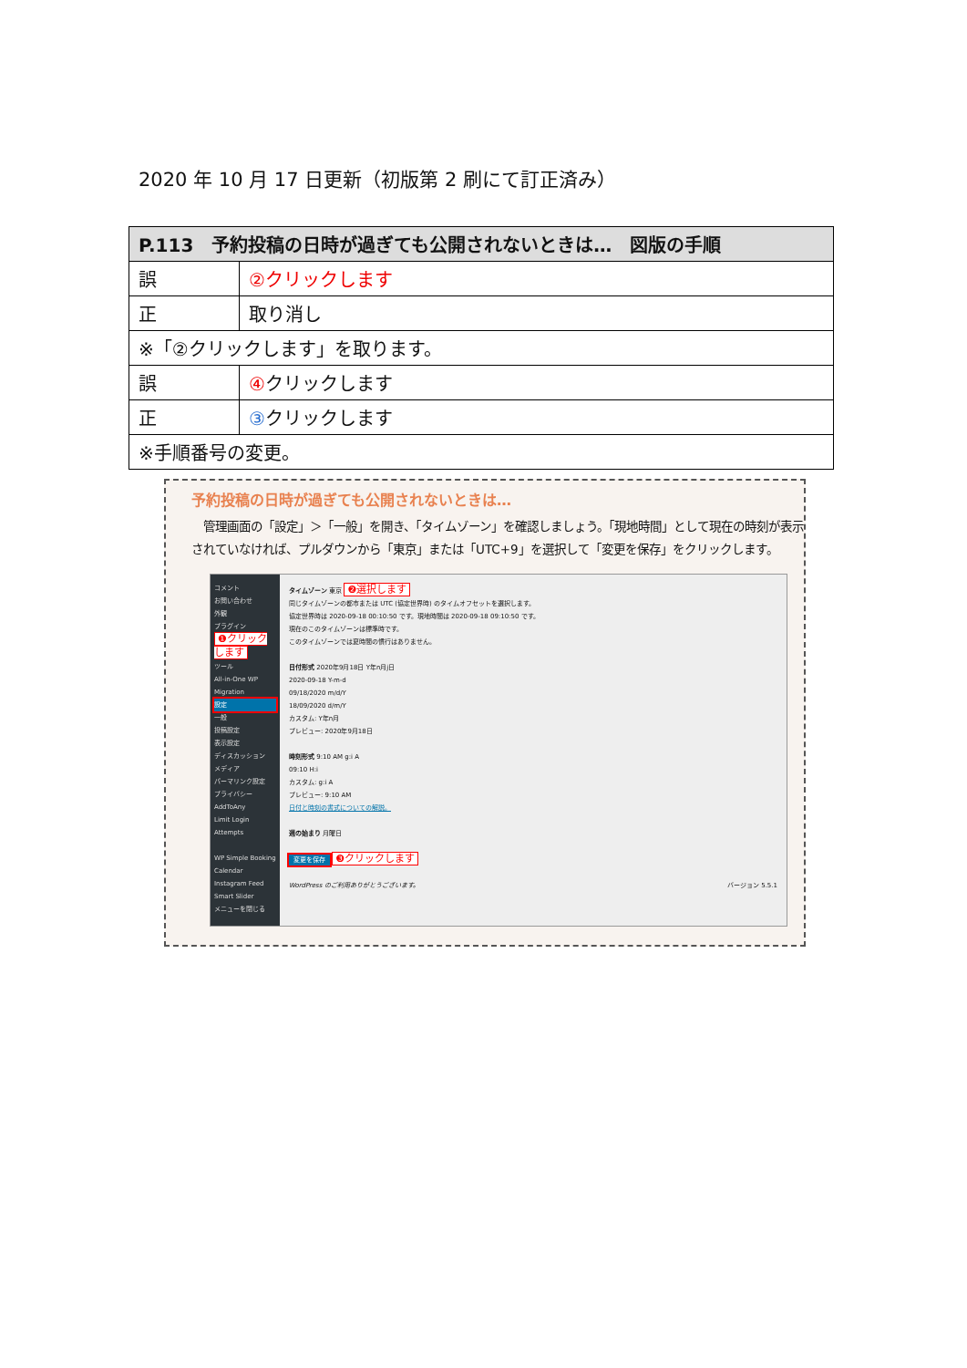2020 年 10 月 17 日更新（初版第 2 刷にて訂正済み）
| P.113 予約投稿の日時が過ぎても公開されないときは… 図版の手順 | |
| --- | --- |
| 誤 | ②クリックします |
| 正 | 取り消し |
| ※「②クリックします」を取ります。 | |
| 誤 | ④ クリックします |
| 正 | ③ クリックします |
| ※手順番号の変更。 | |
予約投稿の日時が過ぎても公開されないときは…
　管理画面の「設定」＞「一般」を開き、「タイムゾーン」を確認しましょう。「現地時間」として現在の時刻が表示されていなければ、プルダウンから「東京」または「UTC+9」を選択して「変更を保存」をクリックします。
コメント
お問い合わせ
外観
プラグイン
❶クリックします
ツール
All-in-One WP Migration
設定
一般
投稿設定
表示設定
ディスカッション
メディア
パーマリンク設定
プライバシー
AddToAny
Limit Login Attempts
WP Simple Booking Calendar
Instagram Feed
Smart Slider
メニューを閉じる
タイムゾーン 東京 ❷選択します
同じタイムゾーンの都市または UTC (協定世界時) のタイムオフセットを選択します。
協定世界時は 2020-09-18 00:10:50 です。現地時間は 2020-09-18 09:10:50 です。
現在のこのタイムゾーンは標準時です。
このタイムゾーンでは夏時間の慣行はありません。
日付形式 2020年9月18日 Y年n月j日
2020-09-18 Y-m-d
09/18/2020 m/d/Y
18/09/2020 d/m/Y
カスタム: Y年n月
プレビュー: 2020年9月18日
時刻形式 9:10 AM g:i A
09:10 H:i
カスタム: g:i A
プレビュー: 9:10 AM
日付と時刻の書式についての解説。
週の始まり 月曜日
変更を保存 ❸クリックします
WordPress のご利用ありがとうございます。 バージョン 5.5.1